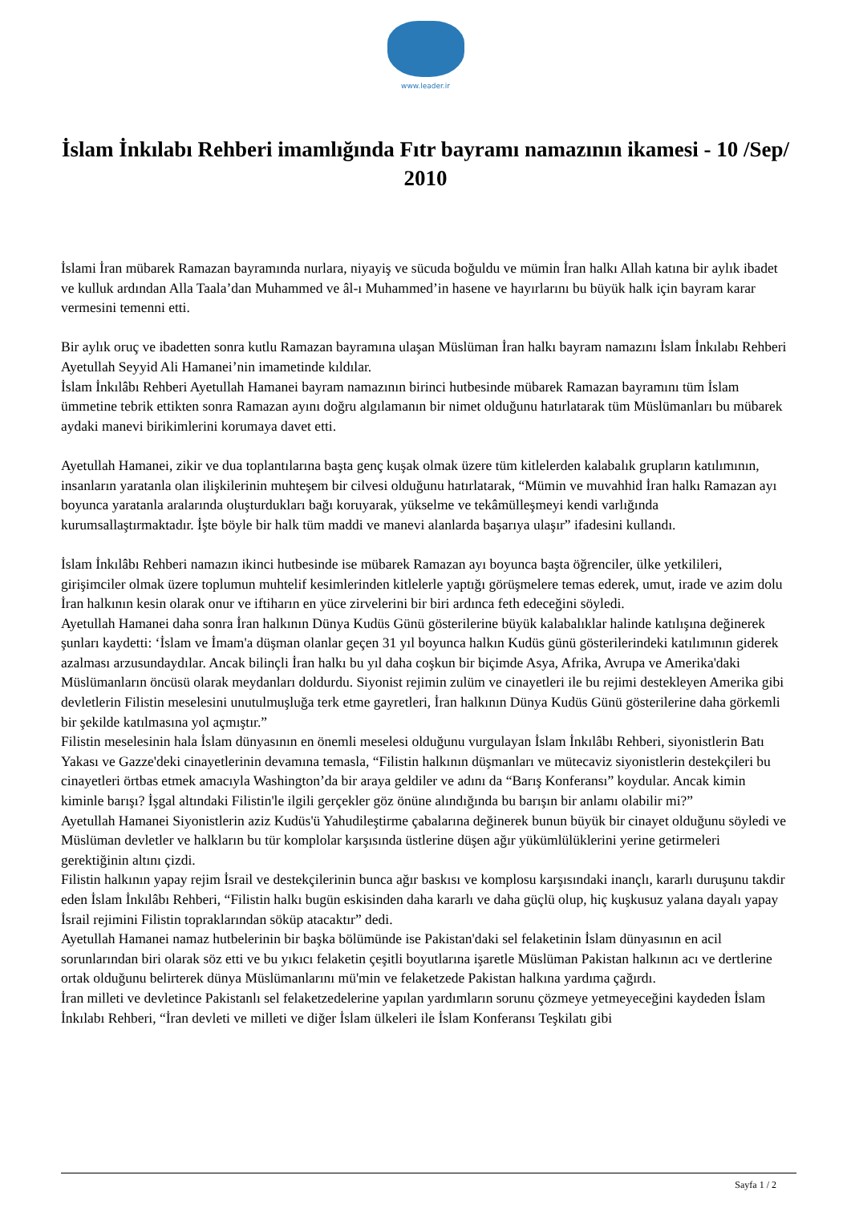www.leader.ir
İslam İnkılabı Rehberi imamlığında Fıtr bayramı namazının ikamesi - 10 /Sep/ 2010
İslami İran mübarek Ramazan bayramında nurlara, niyayiş ve sücuda boğuldu ve mümin İran halkı Allah katına bir aylık ibadet ve kulluk ardından Alla Taala’dan Muhammed ve âl-ı Muhammed’in hasene ve hayırlarını bu büyük halk için bayram karar vermesini temenni etti.
Bir aylık oruç ve ibadetten sonra kutlu Ramazan bayramına ulaşan Müslüman İran halkı bayram namazını İslam İnkılabı Rehberi Ayetullah Seyyid Ali Hamanei’nin imametinde kıldılar.
İslam İnkılâbı Rehberi Ayetullah Hamanei bayram namazının birinci hutbesinde mübarek Ramazan bayramını tüm İslam ümmetine tebrik ettikten sonra Ramazan ayını doğru algılamanın bir nimet olduğunu hatırlatarak tüm Müslümanları bu mübarek aydaki manevi birikimlerini korumaya davet etti.
Ayetullah Hamanei, zikir ve dua toplantılarına başta genç kuşak olmak üzere tüm kitlelerden kalabalık grupların katılımının, insanların yaratanla olan ilişkilerinin muhteşem bir cilvesi olduğunu hatırlatarak, “Mümin ve muvahhid İran halkı Ramazan ayı boyunca yaratanla aralarında oluşturdukları bağı koruyarak, yükselme ve tekâmülleşmeyi kendi varlığında kurumsallaştırmaktadır. İşte böyle bir halk tüm maddi ve manevi alanlarda başarıya ulaşır” ifadesini kullandı.
İslam İnkılâbı Rehberi namazın ikinci hutbesinde ise mübarek Ramazan ayı boyunca başta öğrenciler, ülke yetkilileri, girişimciler olmak üzere toplumun muhtelif kesimlerinden kitlelerle yaptığı görüşmelere temas ederek, umut, irade ve azim dolu İran halkının kesin olarak onur ve iftiharın en yüce zirvelerini bir biri ardınca feth edeceğini söyledi.
Ayetullah Hamanei daha sonra İran halkının Dünya Kudüs Günü gösterilerine büyük kalabalıklar halinde katılışına değinerek şunları kaydetti: ‘İslam ve İmam'a düşman olanlar geçen 31 yıl boyunca halkın Kudüs günü gösterilerindeki katılımının giderek azalması arzusundaydılar. Ancak bilinçli İran halkı bu yıl daha coşkun bir biçimde Asya, Afrika, Avrupa ve Amerika'daki Müslümanların öncüsü olarak meydanları doldurdu. Siyonist rejimin zulüm ve cinayetleri ile bu rejimi destekleyen Amerika gibi devletlerin Filistin meselesini unutulmuşluğa terk etme gayretleri, İran halkının Dünya Kudüs Günü gösterilerine daha görkemli bir şekilde katılmasına yol açmıştır.”
Filistin meselesinin hala İslam dünyasının en önemli meselesi olduğunu vurgulayan İslam İnkılâbı Rehberi, siyonistlerin Batı Yakası ve Gazze'deki cinayetlerinin devamına temasla, “Filistin halkının düşmanları ve mütecaviz siyonistlerin destekçileri bu cinayetleri örtbas etmek amacıyla Washington’da bir araya geldiler ve adını da “Barış Konferansı” koydular. Ancak kimin kiminle barışı? İşgal altındaki Filistin'le ilgili gerçekler göz önüne alındığında bu barışın bir anlamı olabilir mi?”
Ayetullah Hamanei Siyonistlerin aziz Kudüs'ü Yahudileştirme çabalarına değinerek bunun büyük bir cinayet olduğunu söyledi ve Müslüman devletler ve halkların bu tür komplolar karşısında üstlerine düşen ağır yükümlülüklerini yerine getirmeleri gerektiğinin altını çizdi.
Filistin halkının yapay rejim İsrail ve destekçilerinin bunca ağır baskısı ve komplosu karşısındaki inançlı, kararlı duruşunu takdir eden İslam İnkılâbı Rehberi, “Filistin halkı bugün eskisinden daha kararlı ve daha güçlü olup, hiç kuşkusuz yalana dayalı yapay İsrail rejimini Filistin topraklarından söküp atacaktır” dedi.
Ayetullah Hamanei namaz hutbelerinin bir başka bölümünde ise Pakistan'daki sel felaketinin İslam dünyasının en acil sorunlarından biri olarak söz etti ve bu yıkıcı felaketin çeşitli boyutlarına işaretle Müslüman Pakistan halkının acı ve dertlerine ortak olduğunu belirterek dünya Müslümanlarını mü'min ve felaketzede Pakistan halkına yardıma çağırdı.
İran milleti ve devletince Pakistanlı sel felaketzedelerine yapılan yardımların sorunu çözmeye yetmeyeceğini kaydeden İslam İnkılabı Rehberi, “İran devleti ve milleti ve diğer İslam ülkeleri ile İslam Konferansı Teşkilatı gibi
Sayfa 1 / 2